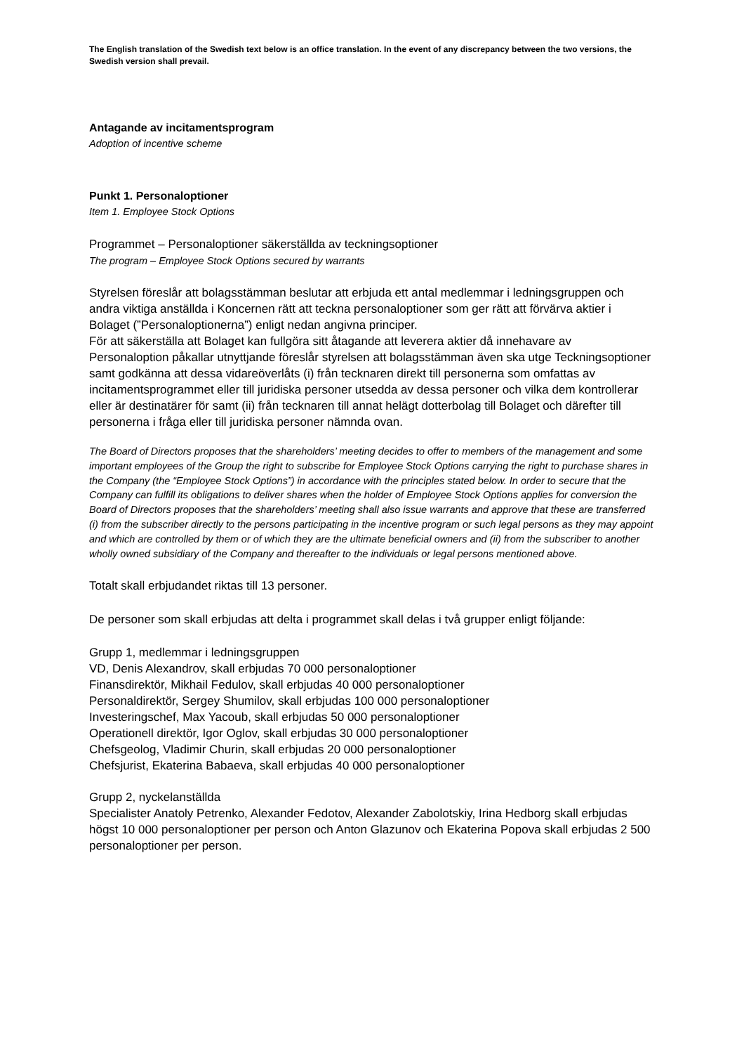The English translation of the Swedish text below is an office translation. In the event of any discrepancy between the two versions, the Swedish version shall prevail.
Antagande av incitamentsprogram
Adoption of incentive scheme
Punkt 1. Personaloptioner
Item 1. Employee Stock Options
Programmet – Personaloptioner säkerställda av teckningsoptioner
The program – Employee Stock Options secured by warrants
Styrelsen föreslår att bolagsstämman beslutar att erbjuda ett antal medlemmar i ledningsgruppen och andra viktiga anställda i Koncernen rätt att teckna personaloptioner som ger rätt att förvärva aktier i Bolaget (”Personaloptionerna”) enligt nedan angivna principer.
För att säkerställa att Bolaget kan fullgöra sitt åtagande att leverera aktier då innehavare av Personaloption påkallar utnyttjande föreslår styrelsen att bolagsstämman även ska utge Teckningsoptioner samt godkänna att dessa vidareöverlåts (i) från tecknaren direkt till personerna som omfattas av incitamentsprogrammet eller till juridiska personer utsedda av dessa personer och vilka dem kontrollerar eller är destinatärer för samt (ii) från tecknaren till annat helägt dotterbolag till Bolaget och därefter till personerna i fråga eller till juridiska personer nämnda ovan.
The Board of Directors proposes that the shareholders’ meeting decides to offer to members of the management and some important employees of the Group the right to subscribe for Employee Stock Options carrying the right to purchase shares in the Company (the “Employee Stock Options”) in accordance with the principles stated below. In order to secure that the Company can fulfill its obligations to deliver shares when the holder of Employee Stock Options applies for conversion the Board of Directors proposes that the shareholders’ meeting shall also issue warrants and approve that these are transferred (i) from the subscriber directly to the persons participating in the incentive program or such legal persons as they may appoint and which are controlled by them or of which they are the ultimate beneficial owners and (ii) from the subscriber to another wholly owned subsidiary of the Company and thereafter to the individuals or legal persons mentioned above.
Totalt skall erbjudandet riktas till 13 personer.
De personer som skall erbjudas att delta i programmet skall delas i två grupper enligt följande:
Grupp 1, medlemmar i ledningsgruppen
VD, Denis Alexandrov, skall erbjudas 70 000 personaloptioner
Finansdirektör, Mikhail Fedulov, skall erbjudas 40 000 personaloptioner
Personaldirektör, Sergey Shumilov, skall erbjudas 100 000 personaloptioner
Investeringschef, Max Yacoub, skall erbjudas 50 000 personaloptioner
Operationell direktör, Igor Oglov, skall erbjudas 30 000 personaloptioner
Chefsgeolog, Vladimir Churin, skall erbjudas 20 000 personaloptioner
Chefsjurist, Ekaterina Babaeva, skall erbjudas 40 000 personaloptioner
Grupp 2, nyckelanställda
Specialister Anatoly Petrenko, Alexander Fedotov, Alexander Zabolotskiy, Irina Hedborg skall erbjudas högst 10 000 personaloptioner per person och Anton Glazunov och Ekaterina Popova skall erbjudas 2 500 personaloptioner per person.